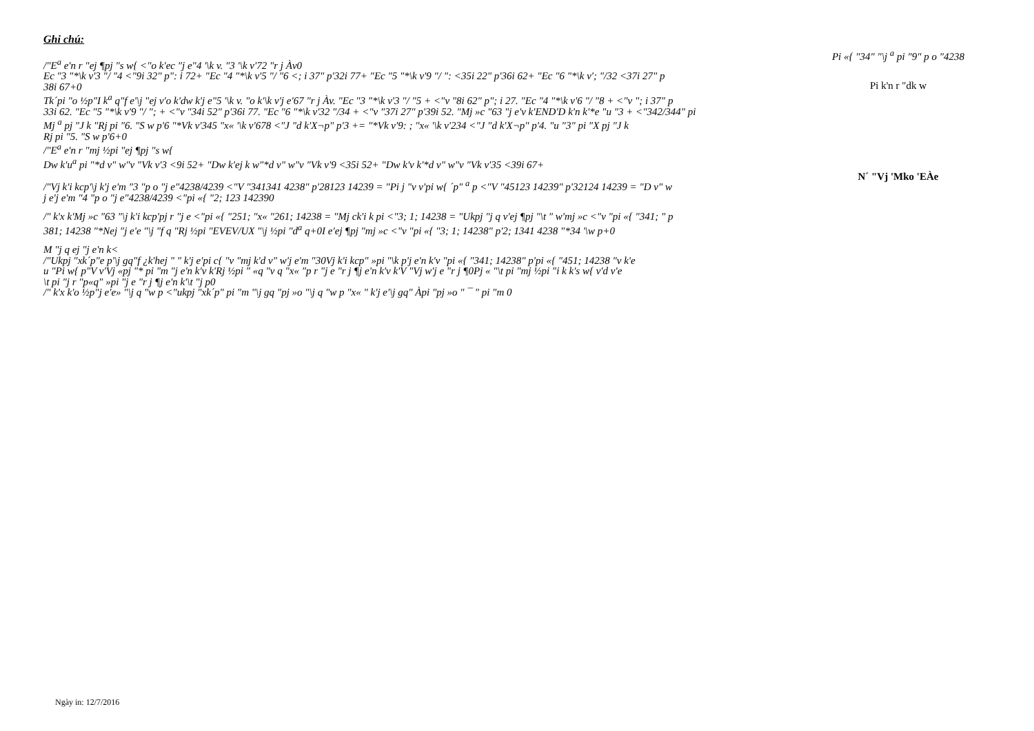Ghi chú:
/"E<sup>a</sup> e'n r "ej ¶pj "s w{ <"o k'ec "j e"4 '\k v. "3 '\k v'72 "r j Àv0
Ec "3 "*\k v'3 "/ "4 <"9i 32" p": i 72+ "Ec "4 "*\k v'5 "/ "6 <; i 37" p'32i 77+ "Ec "5 "*\k v'9 "/ ": <35i 22" p'36i 62+ "Ec "6 "*\k v'; "/32 <37i 27" p
38i 67+0
Tk´pi "o ½p"I k<sup>a</sup> q"f e'\j "ej v'o k'dw k'j e"5 '\k v. "o k'\k v'j e'67 "r j Àv. "Ec "3 "*\k v'3 "/ "5 + <"v "8i 62" p"; i 27. "Ec "4 "*\k v'6 "/ "8 + <"v "; i 37" p
33i 62. "Ec "5 "*\k v'9 "/ "; + <"v "34i 52" p'36i 77. "Ec "6 "*\k v'32 "/34 + <"v "37i 27" p'39i 52. "Mj »c "63 "j e'v k'END'D k'n k'*e "u "3 + <"342/344" pi
Mj <sup>a</sup> pj "J k "Rj pi "6. "S w p'6 "*Vk v'345 "x« '\k v'678 <"J "d k'X¬p" p'3 += "*Vk v'9: ; "x« '\k v'234 <"J "d k'X¬p" p'4. "u "3" pi "X pj "J k
Rj pi "5. "S w p'6+0
/"E<sup>a</sup> e'n r "mj ½pi "ej ¶pj "s w{
Dw k'u<sup>a</sup> pi "*d v" w"v "Vk v'3 <9i 52+ "Dw k'ej k w"*d v" w"v "Vk v'9 <35i 52+ "Dw k'v k'*d v" w"v "Vk v'35 <39i 67+
/"Vj k'i kcp'\j k'j e'm "3 "p o "j e"4238/4239 <"V "341341 4238" p'28123 14239 = "Pi j "v v'pi w{ ´p" <sup>a</sup> p <"V "45123 14239" p'32124 14239 = "D v" w
j e'j e'm "4 "p o "j e"4238/4239 <"pi «{ "2; 123 142390
/" k'x k'Mj »c "63 "\j k'i kcp'pj r "j e <"pi «{ "251; "x« "261; 14238 = "Mj ck'i k pi <"3; 1; 14238 = "Ukpj "j q v'ej ¶pj "\t " w'mj »c <"v "pi «{ "341; " p
381; 14238 "*Nej "j e'e "\j "f q "Rj ½pi "EVEV/UX "\j ½pi "d<sup>a</sup> q+0I e'ej ¶pj "mj »c <"v "pi «{ "3; 1; 14238" p'2; 1341 4238 "*34 '\w p+0
M "j q ej "j e'n k<
/"Ukpj "xk´p"e p'\j gq"f ¿k'hej " " k'j e'pi c{ "v "mj k'd v" w'j e'm "30Vj k'i kcp" »pi "\k p'j e'n k'v "pi «{ "341; 14238" p'pi «{ "451; 14238 "v k'e
u "Pi w{ p"V v'Vj «pj "* pi "m "j e'n k'v k'Rj ½pi " «q "v q "x« "p r "j e "r j ¶j e'n k'v k'V "Vj w'j e "r j ¶0Pj « "\t pi "mj ½pi "i k k's w{ v'd v'e
\t pi "j r "p«q" »pi "j e "r j ¶j e'n k'\t "j p0
/" k'x k'o ½p"j e'e» "\j q "w p <"ukpj "xk´p" pi "m "\j gq "pj »o "\j q "w p "x« " k'j e'\j gq" Àpi "pj »o " ¯ " pi "m 0
Pi «{ "34" "\j <sup>a</sup> pi "9" p o "4238
Pi k'n r "dk w
N´ "Vj 'Mko 'EÀe
Ngày in: 12/7/2016